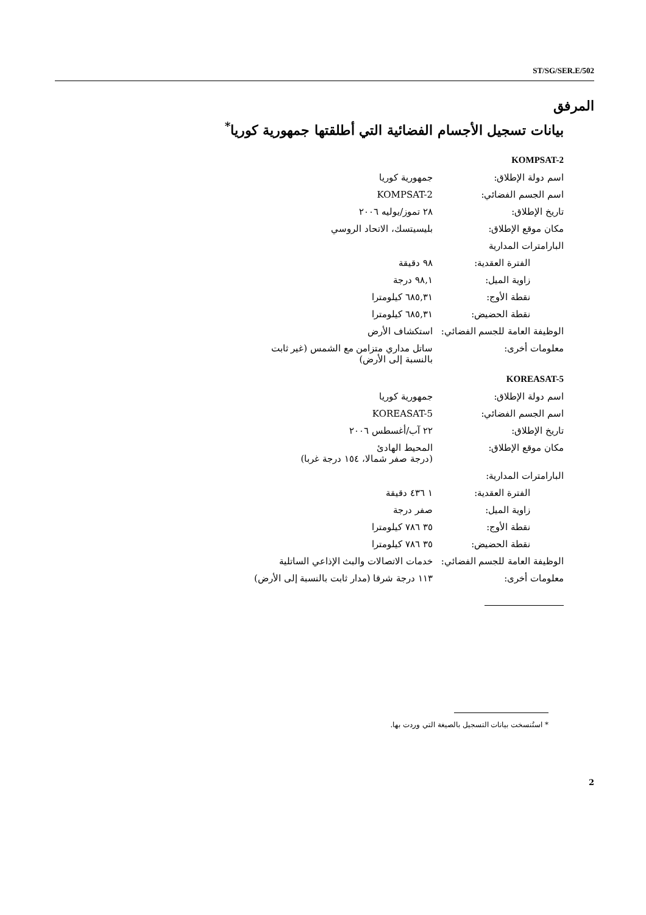ST/SG/SER.E/502
المرفق
بيانات تسجيل الأجسام الفضائية التي أطلقتها جمهورية كوريا<sup>*</sup>
KOMPSAT-2
| اسم دولة الإطلاق: | جمهورية كوريا |
| اسم الجسم الفضائي: | KOMPSAT-2 |
| تاريخ الإطلاق: | ٢٨ تموز/يوليه ٢٠٠٦ |
| مكان موقع الإطلاق: | بليسيتسك، الاتحاد الروسي |
| البارامترات المدارية | |
| الفترة العقدية: | ٩٨ دقيقة |
| زاوية الميل: | ٩٨,١ درجة |
| نقطة الأوج: | ٦٨٥,٣١ كيلومترا |
| نقطة الحضيض: | ٦٨٥,٣١ كيلومترا |
| الوظيفة العامة للجسم الفضائي: | استكشاف الأرض |
| معلومات أخرى: | ساتل مداري متزامن مع الشمس (غير ثابت بالنسبة إلى الأرض) |
KOREASAT-5
| اسم دولة الإطلاق: | جمهورية كوريا |
| اسم الجسم الفضائي: | KOREASAT-5 |
| تاريخ الإطلاق: | ٢٢ آب/أغسطس ٢٠٠٦ |
| مكان موقع الإطلاق: | المحيط الهادئ (درجة صفر شمالا، ١٥٤ درجة غربا) |
| البارامترات المدارية: | |
| الفترة العقدية: | ١ ٤٣٦ دقيقة |
| زاوية الميل: | صفر درجة |
| نقطة الأوج: | ٣٥ ٧٨٦ كيلومترا |
| نقطة الحضيض: | ٣٥ ٧٨٦ كيلومترا |
| الوظيفة العامة للجسم الفضائي: | خدمات الاتصالات والبث الإذاعي الساتلية |
| معلومات أخرى: | ١١٣ درجة شرقا (مدار ثابت بالنسبة إلى الأرض) |
* استُنسخت بيانات التسجيل بالصيغة التي وردت بها.
2